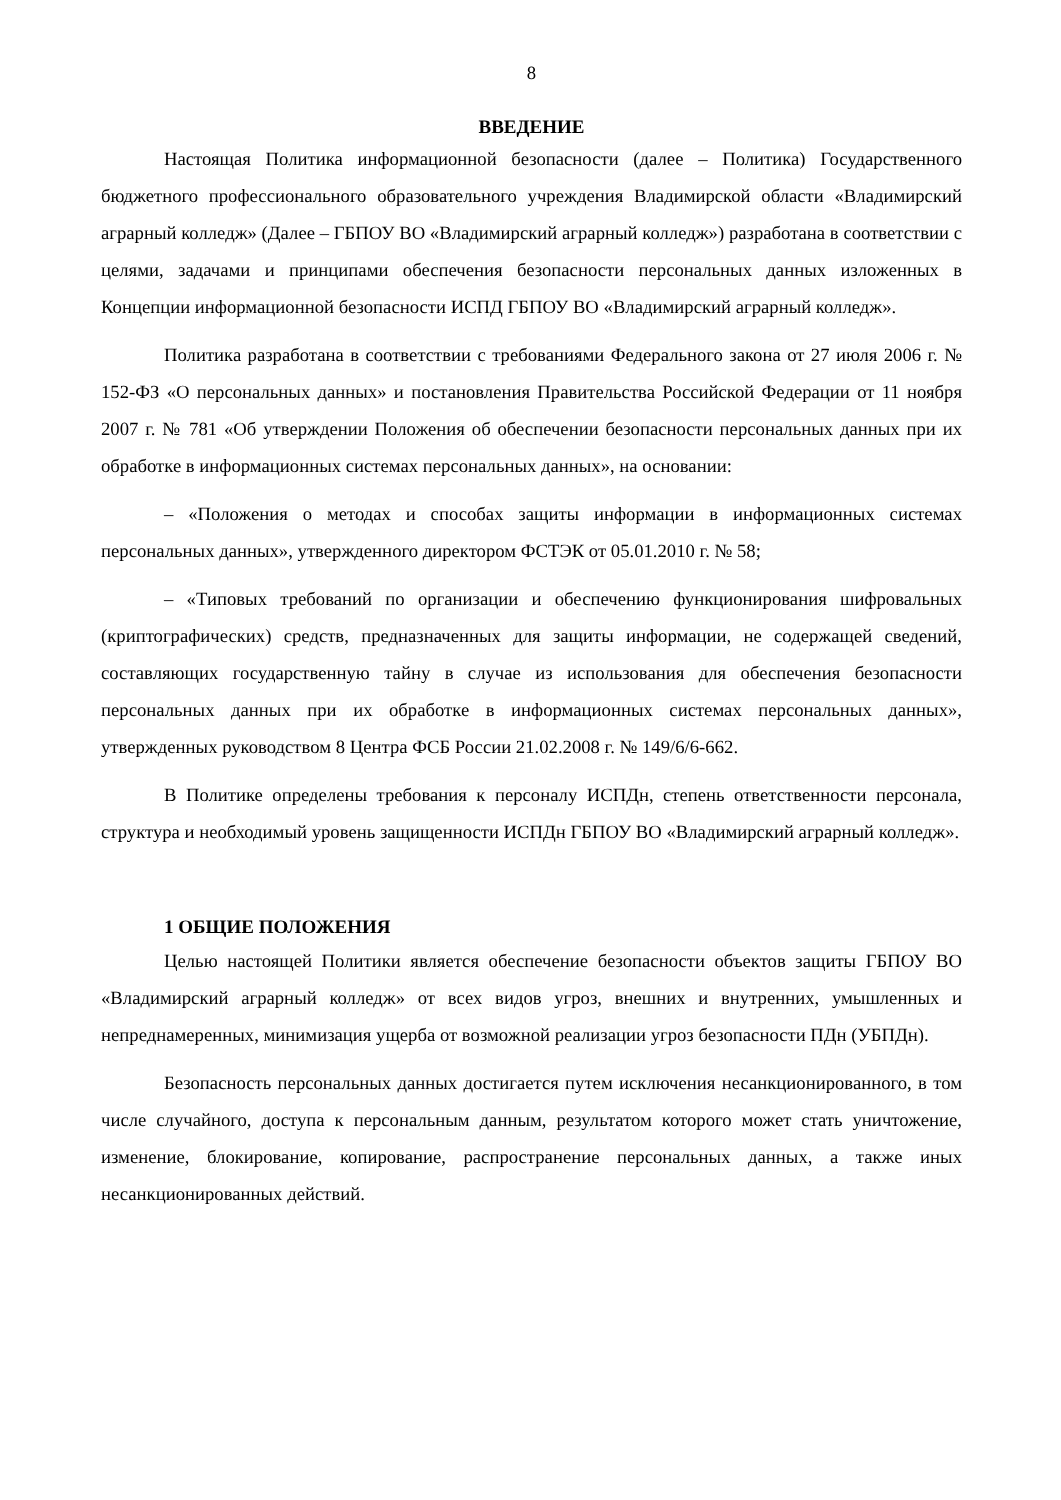8
ВВЕДЕНИЕ
Настоящая Политика информационной безопасности (далее – Политика) Государственного бюджетного профессионального образовательного учреждения Владимирской области «Владимирский аграрный колледж» (Далее – ГБПОУ ВО «Владимирский аграрный колледж») разработана в соответствии с целями, задачами и принципами обеспечения безопасности персональных данных изложенных в Концепции информационной безопасности ИСПД ГБПОУ ВО «Владимирский аграрный колледж».
Политика разработана в соответствии с требованиями Федерального закона от 27 июля 2006 г. № 152-ФЗ «О персональных данных» и постановления Правительства Российской Федерации от 11 ноября 2007 г. № 781 «Об утверждении Положения об обеспечении безопасности персональных данных при их обработке в информационных системах персональных данных», на основании:
– «Положения о методах и способах защиты информации в информационных системах персональных данных», утвержденного директором ФСТЭК от 05.01.2010 г. № 58;
– «Типовых требований по организации и обеспечению функционирования шифровальных (криптографических) средств, предназначенных для защиты информации, не содержащей сведений, составляющих государственную тайну в случае из использования для обеспечения безопасности персональных данных при их обработке в информационных системах персональных данных», утвержденных руководством 8 Центра ФСБ России 21.02.2008 г. № 149/6/6-662.
В Политике определены требования к персоналу ИСПДн, степень ответственности персонала, структура и необходимый уровень защищенности ИСПДн ГБПОУ ВО «Владимирский аграрный колледж».
1 ОБЩИЕ ПОЛОЖЕНИЯ
Целью настоящей Политики является обеспечение безопасности объектов защиты ГБПОУ ВО «Владимирский аграрный колледж» от всех видов угроз, внешних и внутренних, умышленных и непреднамеренных, минимизация ущерба от возможной реализации угроз безопасности ПДн (УБПДн).
Безопасность персональных данных достигается путем исключения несанкционированного, в том числе случайного, доступа к персональным данным, результатом которого может стать уничтожение, изменение, блокирование, копирование, распространение персональных данных, а также иных несанкционированных действий.